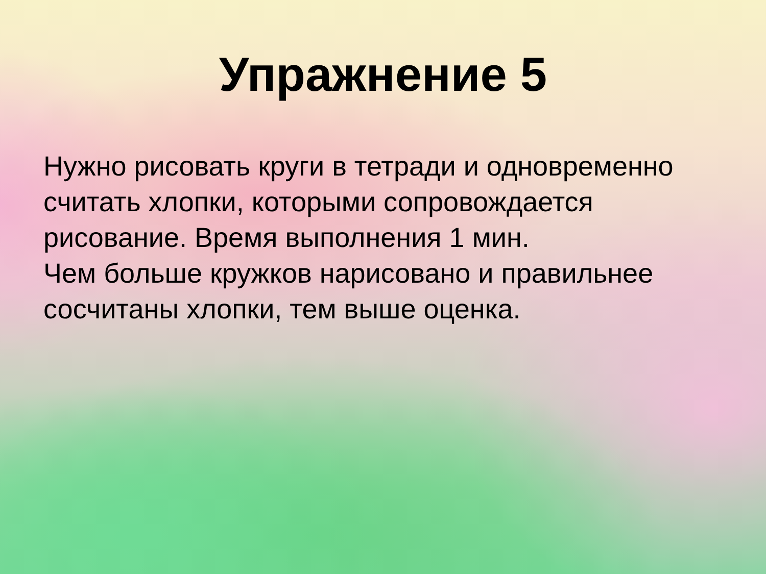Упражнение 5
Нужно рисовать круги в тетради и одновременно считать хлопки, которыми сопровождается рисование. Время выполнения 1 мин.
Чем больше кружков нарисовано и правильнее сосчитаны хлопки, тем выше оценка.